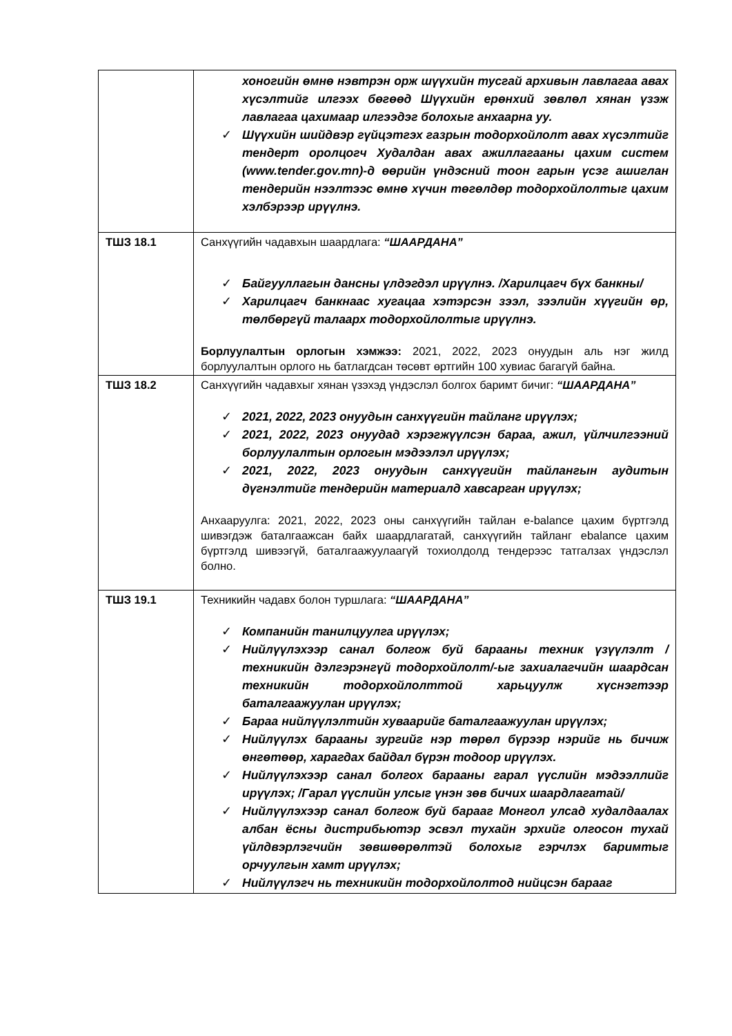| | хоногийн өмнө нэвтрэн орж шүүхийн тусгай архивын лавлагаа авах хүсэлтийг илгээх бөгөөд Шүүхийн ерөнхий зөвлөл хянан үзэж лавлагаа цахимаар илгээдэг болохыг анхаарна уу. ✓ Шүүхийн шийдвэр гүйцэтгэх газрын тодорхойлолт авах хүсэлтийг тендерт оролцогч Худалдан авах ажиллагааны цахим систем (www.tender.gov.mn)-д өөрийн үндэсний тоон гарын үсэг ашиглан тендерийн нээлтээс өмнө хүчин төгөлдөр тодорхойлолтыг цахим хэлбэрээр ирүүлнэ. |
| ТШЗ 18.1 | Санхүүгийн чадавхын шаардлага: “ШААРДАНА” ✓ Байгууллагын дансны үлдэгдэл ирүүлнэ. /Харилцагч бүх банкны/ ✓ Харилцагч банкнаас хугацаа хэтэрсэн зээл, зээлийн хүүгийн өр, төлбөргүй талаарх тодорхойлолтыг ирүүлнэ. Борлуулалтын орлогын хэмжээ: 2021, 2022, 2023 онуудын аль нэг жилд борлуулалтын орлого нь батлагдсан төсөвт өртгийн 100 хувиас багагүй байна. |
| ТШЗ 18.2 | Санхүүгийн чадавхыг хянан үзэхэд үндэслэл болгох баримт бичиг: “ШААРДАНА” ✓ 2021, 2022, 2023 онуудын санхүүгийн тайланг ирүүлэх; ✓ 2021, 2022, 2023 онуудад хэрэгжүүлсэн бараа, ажил, үйлчилгээний борлуулалтын орлогын мэдээлэл ирүүлэх; ✓ 2021, 2022, 2023 онуудын санхүүгийн тайлангын аудитын дүгнэлтийг тендерийн материалд хавсарган ирүүлэх; Анхааруулга: 2021, 2022, 2023 оны санхүүгийн тайлан e-balance цахим бүртгэлд шивэгдэж баталгаажсан байх шаардлагатай, санхүүгийн тайланг ebalance цахим бүртгэлд шивээгүй, баталгаажуулаагүй тохиолдолд тендерээс татгалзах үндэслэл болно. |
| ТШЗ 19.1 | Техникийн чадавх болон туршлага: “ШААРДАНА” ✓ Компанийн танилцуулга ирүүлэх; ✓ Нийлүүлэхээр санал болгож буй барааны техник үзүүлэлт /техникийн дэлгэрэнгүй тодорхойлолт/-ыг захиалагчийн шаардсан техникийн тодорхойлолттой харьцуулж хүснэгтээр баталгаажуулан ирүүлэх; ✓ Бараа нийлүүлэлтийн хуваарийг баталгаажуулан ирүүлэх; ✓ Нийлүүлэх барааны зургийг нэр төрөл бүрээр нэрийг нь бичиж өнгөтөөр, харагдах байдал бүрэн тодоор ирүүлэх. ✓ Нийлүүлэхээр санал болгох барааны гарал үүслийн мэдээллийг ирүүлэх; /Гарал үүслийн улсыг үнэн зөв бичих шаардлагатай/ ✓ Нийлүүлэхээр санал болгож буй барааг Монгол улсад худалдаалах албан ёсны дистрибьютэр эсвэл тухайн эрхийг олгосон тухай үйлдвэрлэгчийн зөвшөөрөлтэй болохыг гэрчлэх баримтыг орчуулгын хамт ирүүлэх; ✓ Нийлүүлэгч нь техникийн тодорхойлолтод нийцсэн барааг |